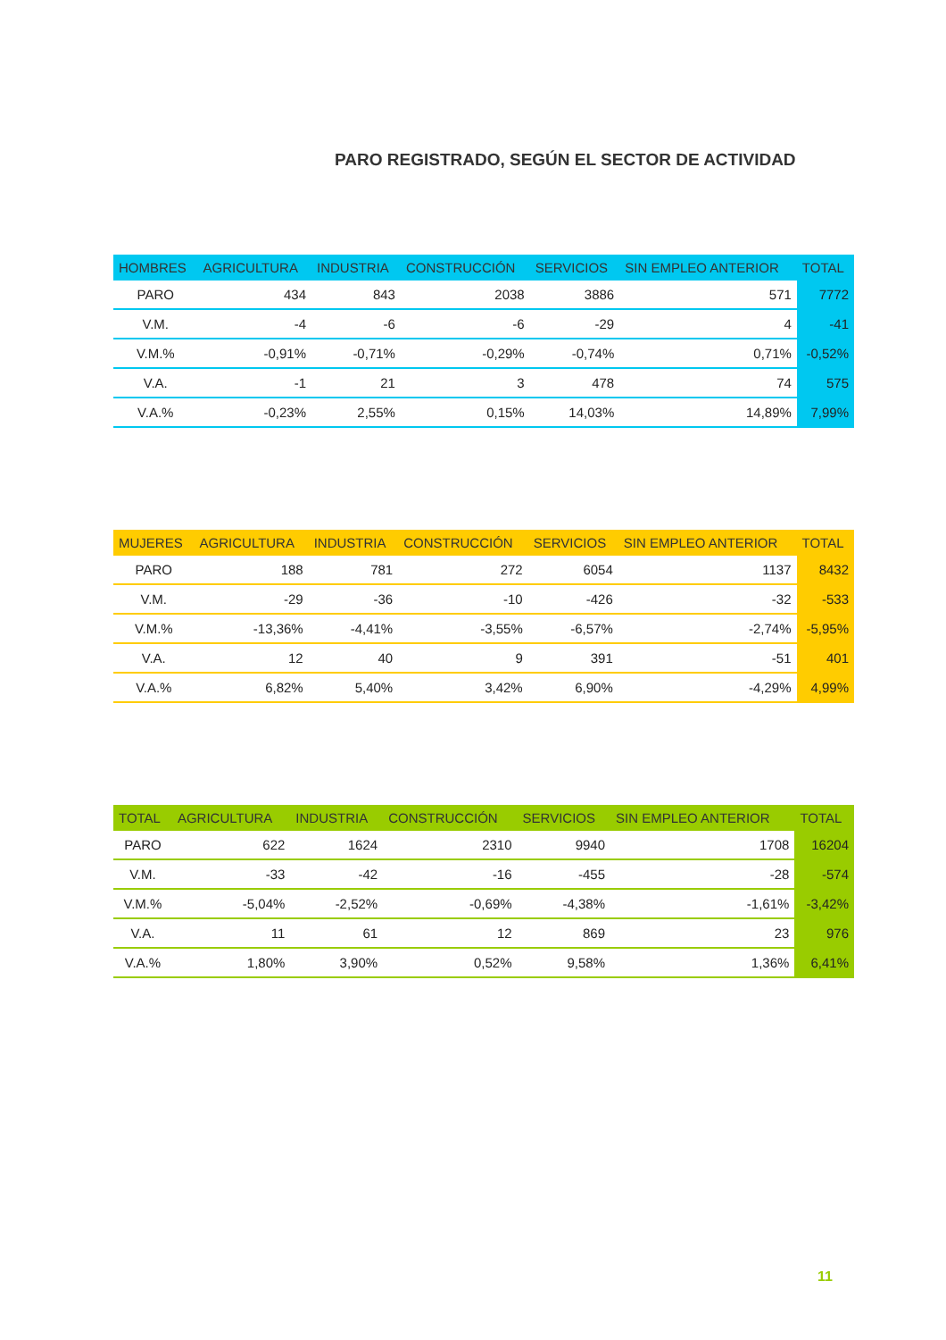PARO REGISTRADO, SEGÚN EL SECTOR DE ACTIVIDAD
| HOMBRES | AGRICULTURA | INDUSTRIA | CONSTRUCCIÓN | SERVICIOS | SIN EMPLEO ANTERIOR | TOTAL |
| --- | --- | --- | --- | --- | --- | --- |
| PARO | 434 | 843 | 2038 | 3886 | 571 | 7772 |
| V.M. | -4 | -6 | -6 | -29 | 4 | -41 |
| V.M.% | -0,91% | -0,71% | -0,29% | -0,74% | 0,71% | -0,52% |
| V.A. | -1 | 21 | 3 | 478 | 74 | 575 |
| V.A.% | -0,23% | 2,55% | 0,15% | 14,03% | 14,89% | 7,99% |
| MUJERES | AGRICULTURA | INDUSTRIA | CONSTRUCCIÓN | SERVICIOS | SIN EMPLEO ANTERIOR | TOTAL |
| --- | --- | --- | --- | --- | --- | --- |
| PARO | 188 | 781 | 272 | 6054 | 1137 | 8432 |
| V.M. | -29 | -36 | -10 | -426 | -32 | -533 |
| V.M.% | -13,36% | -4,41% | -3,55% | -6,57% | -2,74% | -5,95% |
| V.A. | 12 | 40 | 9 | 391 | -51 | 401 |
| V.A.% | 6,82% | 5,40% | 3,42% | 6,90% | -4,29% | 4,99% |
| TOTAL | AGRICULTURA | INDUSTRIA | CONSTRUCCIÓN | SERVICIOS | SIN EMPLEO ANTERIOR | TOTAL |
| --- | --- | --- | --- | --- | --- | --- |
| PARO | 622 | 1624 | 2310 | 9940 | 1708 | 16204 |
| V.M. | -33 | -42 | -16 | -455 | -28 | -574 |
| V.M.% | -5,04% | -2,52% | -0,69% | -4,38% | -1,61% | -3,42% |
| V.A. | 11 | 61 | 12 | 869 | 23 | 976 |
| V.A.% | 1,80% | 3,90% | 0,52% | 9,58% | 1,36% | 6,41% |
11